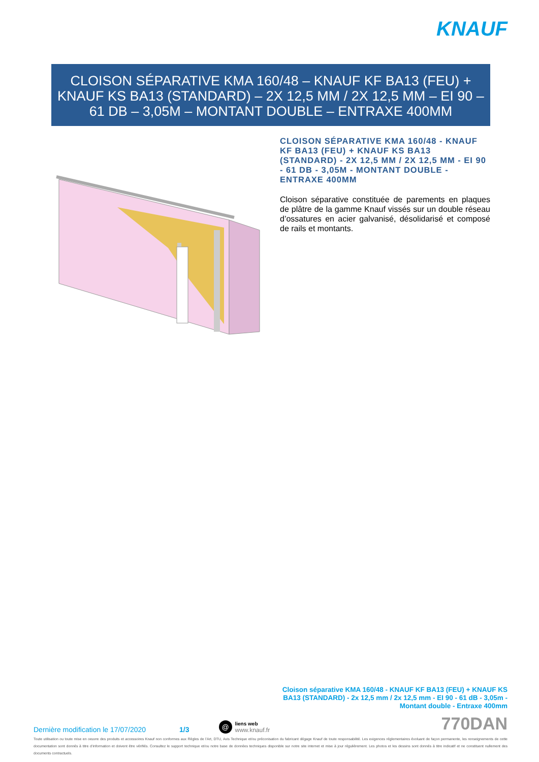KNAUF
CLOISON SÉPARATIVE KMA 160/48 – KNAUF KF BA13 (FEU) + KNAUF KS BA13 (STANDARD) – 2X 12,5 MM / 2X 12,5 MM – EI 90 – 61 DB – 3,05M – MONTANT DOUBLE – ENTRAXE 400MM
CLOISON SÉPARATIVE KMA 160/48 - KNAUF KF BA13 (FEU) + KNAUF KS BA13 (STANDARD) - 2X 12,5 MM / 2X 12,5 MM - EI 90 - 61 DB - 3,05M - MONTANT DOUBLE - ENTRAXE 400MM
Cloison séparative constituée de parements en plaques de plâtre de la gamme Knauf vissés sur un double réseau d’ossatures en acier galvanisé, désolidarisé et composé de rails et montants.
Cloison séparative KMA 160/48 - KNAUF KF BA13 (FEU) + KNAUF KS BA13 (STANDARD) - 2x 12,5 mm / 2x 12,5 mm - EI 90 - 61 dB - 3,05m - Montant double - Entraxe 400mm
Dernière modification le 17/07/2020 1/3 @ liens web
www.knauf.fr 770DAN
Toute utilisation ou toute mise en oeuvre des produits et accessoires Knauf non conformes aux Règles de l’Art, DTU, Avis Technique et/ou préconisation du fabricant dégage Knauf de toute responsabilité. Les exigences réglementaires évoluant de façon permanente, les renseignements de cette documentation sont donnés à titre d’information et doivent être vérifiés. Consultez le support technique et/ou notre base de données techniques disponible sur notre site internet et mise à jour régulièrement. Les photos et les dessins sont donnés à titre indicatif et ne constituent nullement des documents contractuels.